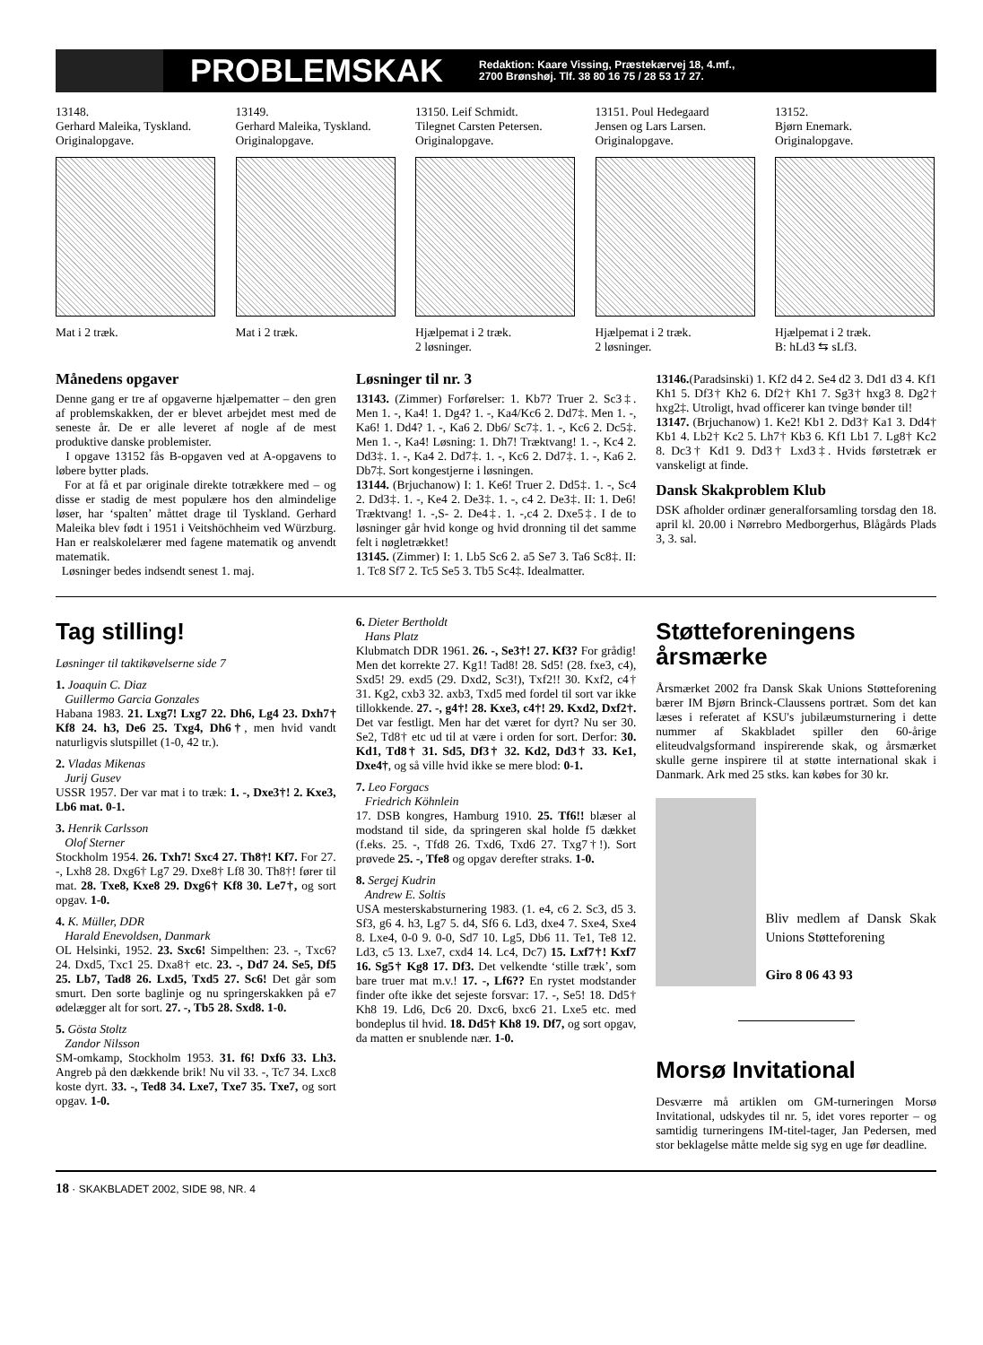PROBLEMSKAK
Redaktion: Kaare Vissing, Præstekærvej 18, 4.mf.,
2700 Brønshøj. Tlf. 38 80 16 75 / 28 53 17 27.
13148.
Gerhard Maleika, Tyskland.
Originalopgave.
Mat i 2 træk.
13149.
Gerhard Maleika, Tyskland.
Originalopgave.
Mat i 2 træk.
13150. Leif Schmidt.
Tilegnet Carsten Petersen.
Originalopgave.
Hjælpemat i 2 træk.
2 løsninger.
13151. Poul Hedegaard
Jensen og Lars Larsen.
Originalopgave.
Hjælpemat i 2 træk.
2 løsninger.
13152.
Bjørn Enemark.
Originalopgave.
Hjælpemat i 2 træk.
B: hLd3 ⇆ sLf3.
Månedens opgaver
Denne gang er tre af opgaverne hjælpematter – den gren af problemskakken, der er blevet arbejdet mest med de seneste år. De er alle leveret af nogle af de mest produktive danske problemister.
I opgave 13152 fås B-opgaven ved at A-opgavens to løbere bytter plads.
For at få et par originale direkte totrækkere med – og disse er stadig de mest populære hos den almindelige løser, har ‘spalten’ måttet drage til Tyskland. Gerhard Maleika blev født i 1951 i Veitshöchheim ved Würzburg. Han er realskolelærer med fagene matematik og anvendt matematik.
Løsninger bedes indsendt senest 1. maj.
Løsninger til nr. 3
13143. (Zimmer) Forførelser: 1. Kb7? Truer 2. Sc3‡. Men 1. -, Ka4! 1. Dg4? 1. -, Ka4/Kc6 2. Dd7‡. Men 1. -, Ka6! 1. Dd4? 1. -, Ka6 2. Db6/ Sc7‡. 1. -, Kc6 2. Dc5‡. Men 1. -, Ka4! Løsning: 1. Dh7! Træktvang! 1. -, Kc4 2. Dd3‡. 1. -, Ka4 2. Dd7‡. 1. -, Kc6 2. Dd7‡. 1. -, Ka6 2. Db7‡. Sort kongestjerne i løsningen.
13144. (Brjuchanow) I: 1. Ke6! Truer 2. Dd5‡. 1. -, Sc4 2. Dd3‡. 1. -, Ke4 2. De3‡. 1. -, c4 2. De3‡. II: 1. De6! Træktvang! 1. -,S- 2. De4‡. 1. -,c4 2. Dxe5‡. I de to løsninger går hvid konge og hvid dronning til det samme felt i nøgletrækket!
13145. (Zimmer) I: 1. Lb5 Sc6 2. a5 Se7 3. Ta6 Sc8‡. II: 1. Tc8 Sf7 2. Tc5 Se5 3. Tb5 Sc4‡. Idealmatter.
13146.(Paradsinski) 1. Kf2 d4 2. Se4 d2 3. Dd1 d3 4. Kf1 Kh1 5. Df3† Kh2 6. Df2† Kh1 7. Sg3† hxg3 8. Dg2† hxg2‡. Utroligt, hvad officerer kan tvinge bønder til!
13147. (Brjuchanow) 1. Ke2! Kb1 2. Dd3† Ka1 3. Dd4† Kb1 4. Lb2† Kc2 5. Lh7† Kb3 6. Kf1 Lb1 7. Lg8† Kc2 8. Dc3† Kd1 9. Dd3† Lxd3‡. Hvids førstetræk er vanskeligt at finde.
Dansk Skakproblem Klub
DSK afholder ordinær generalforsamling torsdag den 18. april kl. 20.00 i Nørrebro Medborgerhus, Blågårds Plads 3, 3. sal.
Tag stilling!
Løsninger til taktikøvelserne side 7
1. Joaquin C. Diaz
Guillermo Garcia Gonzales
Habana 1983. 21. Lxg7! Lxg7 22. Dh6, Lg4 23. Dxh7† Kf8 24. h3, De6 25. Txg4, Dh6†, men hvid vandt naturligvis slutspillet (1-0, 42 tr.).
2. Vladas Mikenas
Jurij Gusev
USSR 1957. Der var mat i to træk: 1. -, Dxe3†! 2. Kxe3, Lb6 mat. 0-1.
3. Henrik Carlsson
Olof Sterner
Stockholm 1954. 26. Txh7! Sxc4 27. Th8†! Kf7. For 27. -, Lxh8 28. Dxg6† Lg7 29. Dxe8† Lf8 30. Th8†! fører til mat. 28. Txe8, Kxe8 29. Dxg6† Kf8 30. Le7†, og sort opgav. 1-0.
4. K. Müller, DDR
Harald Enevoldsen, Danmark
OL Helsinki, 1952. 23. Sxc6! Simpelthen: 23. -, Txc6? 24. Dxd5, Txc1 25. Dxa8† etc. 23. -, Dd7 24. Se5, Df5 25. Lb7, Tad8 26. Lxd5, Txd5 27. Sc6! Det går som smurt. Den sorte baglinje og nu springerskakken på e7 ødelægger alt for sort. 27. -, Tb5 28. Sxd8. 1-0.
5. Gösta Stoltz
Zandor Nilsson
SM-omkamp, Stockholm 1953. 31. f6! Dxf6 33. Lh3. Angreb på den dækkende brik! Nu vil 33. -, Tc7 34. Lxc8 koste dyrt. 33. -, Ted8 34. Lxe7, Txe7 35. Txe7, og sort opgav. 1-0.
6. Dieter Bertholdt
Hans Platz
Klubmatch DDR 1961. 26. -, Se3†! 27. Kf3? For grådig! Men det korrekte 27. Kg1! Tad8! 28. Sd5! (28. fxe3, c4), Sxd5! 29. exd5 (29. Dxd2, Sc3!), Txf2!! 30. Kxf2, c4† 31. Kg2, cxb3 32. axb3, Txd5 med fordel til sort var ikke tillokkende. 27. -, g4†! 28. Kxe3, c4†! 29. Kxd2, Dxf2†. Det var festligt. Men har det været for dyrt? Nu ser 30. Se2, Td8† etc ud til at være i orden for sort. Derfor: 30. Kd1, Td8† 31. Sd5, Df3† 32. Kd2, Dd3† 33. Ke1, Dxe4†, og så ville hvid ikke se mere blod: 0-1.
7. Leo Forgacs
Friedrich Köhnlein
17. DSB kongres, Hamburg 1910. 25. Tf6!! blæser al modstand til side, da springeren skal holde f5 dækket (f.eks. 25. -, Tfd8 26. Txd6, Txd6 27. Txg7†!). Sort prøvede 25. -, Tfe8 og opgav derefter straks. 1-0.
8. Sergej Kudrin
Andrew E. Soltis
USA mesterskabsturnering 1983. (1. e4, c6 2. Sc3, d5 3. Sf3, g6 4. h3, Lg7 5. d4, Sf6 6. Ld3, dxe4 7. Sxe4, Sxe4 8. Lxe4, 0-0 9. 0-0, Sd7 10. Lg5, Db6 11. Te1, Te8 12. Ld3, c5 13. Lxe7, cxd4 14. Lc4, Dc7) 15. Lxf7†! Kxf7 16. Sg5† Kg8 17. Df3. Det velkendte ‘stille træk’, som bare truer mat m.v.! 17. -, Lf6?? En rystet modstander finder ofte ikke det sejeste forsvar: 17. -, Se5! 18. Dd5† Kh8 19. Ld6, Dc6 20. Dxc6, bxc6 21. Lxe5 etc. med bondeplus til hvid. 18. Dd5† Kh8 19. Df7, og sort opgav, da matten er snublende nær. 1-0.
Støtteforeningens årsmærke
Årsmærket 2002 fra Dansk Skak Unions Støtteforening bærer IM Bjørn Brinck-Claussens portræt. Som det kan læses i referatet af KSU's jubilæumsturnering i dette nummer af Skakbladet spiller den 60-årige eliteudvalgsformand inspirerende skak, og årsmærket skulle gerne inspirere til at støtte international skak i Danmark. Ark med 25 stks. kan købes for 30 kr.
Bliv medlem af Dansk Skak Unions Støtteforening
Giro 8 06 43 93
Morsø Invitational
Desværre må artiklen om GM-turneringen Morsø Invitational, udskydes til nr. 5, idet vores reporter – og samtidig turneringens IM-titel-tager, Jan Pedersen, med stor beklagelse måtte melde sig syg en uge før deadline.
18 · SKAKBLADET 2002, SIDE 98, NR. 4